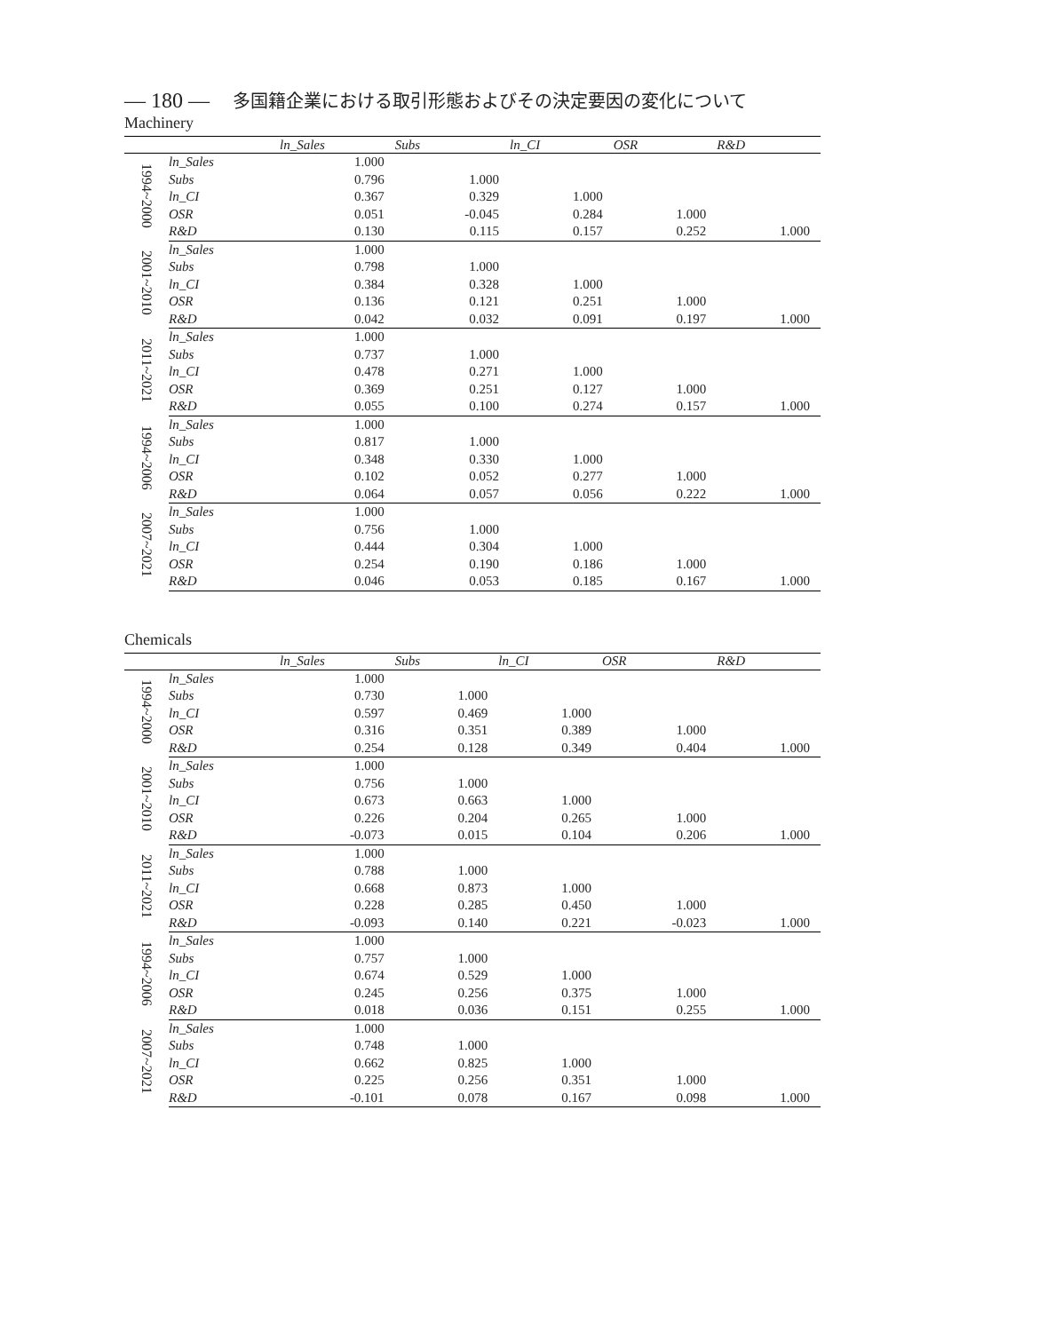— 180 — 多国籍企業における取引形態およびその決定要因の変化について
Machinery
| | | ln_Sales | Subs | ln_CI | OSR | R&D |
| --- | --- | --- | --- | --- | --- | --- |
| 1994~2000 | ln_Sales | 1.000 | | | | |
| | Subs | 0.796 | 1.000 | | | |
| | ln_CI | 0.367 | 0.329 | 1.000 | | |
| | OSR | 0.051 | -0.045 | 0.284 | 1.000 | |
| | R&D | 0.130 | 0.115 | 0.157 | 0.252 | 1.000 |
| 2001~2010 | ln_Sales | 1.000 | | | | |
| | Subs | 0.798 | 1.000 | | | |
| | ln_CI | 0.384 | 0.328 | 1.000 | | |
| | OSR | 0.136 | 0.121 | 0.251 | 1.000 | |
| | R&D | 0.042 | 0.032 | 0.091 | 0.197 | 1.000 |
| 2011~2021 | ln_Sales | 1.000 | | | | |
| | Subs | 0.737 | 1.000 | | | |
| | ln_CI | 0.478 | 0.271 | 1.000 | | |
| | OSR | 0.369 | 0.251 | 0.127 | 1.000 | |
| | R&D | 0.055 | 0.100 | 0.274 | 0.157 | 1.000 |
| 1994~2006 | ln_Sales | 1.000 | | | | |
| | Subs | 0.817 | 1.000 | | | |
| | ln_CI | 0.348 | 0.330 | 1.000 | | |
| | OSR | 0.102 | 0.052 | 0.277 | 1.000 | |
| | R&D | 0.064 | 0.057 | 0.056 | 0.222 | 1.000 |
| 2007~2021 | ln_Sales | 1.000 | | | | |
| | Subs | 0.756 | 1.000 | | | |
| | ln_CI | 0.444 | 0.304 | 1.000 | | |
| | OSR | 0.254 | 0.190 | 0.186 | 1.000 | |
| | R&D | 0.046 | 0.053 | 0.185 | 0.167 | 1.000 |
Chemicals
| | | ln_Sales | Subs | ln_CI | OSR | R&D |
| --- | --- | --- | --- | --- | --- | --- |
| 1994~2000 | ln_Sales | 1.000 | | | | |
| | Subs | 0.730 | 1.000 | | | |
| | ln_CI | 0.597 | 0.469 | 1.000 | | |
| | OSR | 0.316 | 0.351 | 0.389 | 1.000 | |
| | R&D | 0.254 | 0.128 | 0.349 | 0.404 | 1.000 |
| 2001~2010 | ln_Sales | 1.000 | | | | |
| | Subs | 0.756 | 1.000 | | | |
| | ln_CI | 0.673 | 0.663 | 1.000 | | |
| | OSR | 0.226 | 0.204 | 0.265 | 1.000 | |
| | R&D | -0.073 | 0.015 | 0.104 | 0.206 | 1.000 |
| 2011~2021 | ln_Sales | 1.000 | | | | |
| | Subs | 0.788 | 1.000 | | | |
| | ln_CI | 0.668 | 0.873 | 1.000 | | |
| | OSR | 0.228 | 0.285 | 0.450 | 1.000 | |
| | R&D | -0.093 | 0.140 | 0.221 | -0.023 | 1.000 |
| 1994~2006 | ln_Sales | 1.000 | | | | |
| | Subs | 0.757 | 1.000 | | | |
| | ln_CI | 0.674 | 0.529 | 1.000 | | |
| | OSR | 0.245 | 0.256 | 0.375 | 1.000 | |
| | R&D | 0.018 | 0.036 | 0.151 | 0.255 | 1.000 |
| 2007~2021 | ln_Sales | 1.000 | | | | |
| | Subs | 0.748 | 1.000 | | | |
| | ln_CI | 0.662 | 0.825 | 1.000 | | |
| | OSR | 0.225 | 0.256 | 0.351 | 1.000 | |
| | R&D | -0.101 | 0.078 | 0.167 | 0.098 | 1.000 |